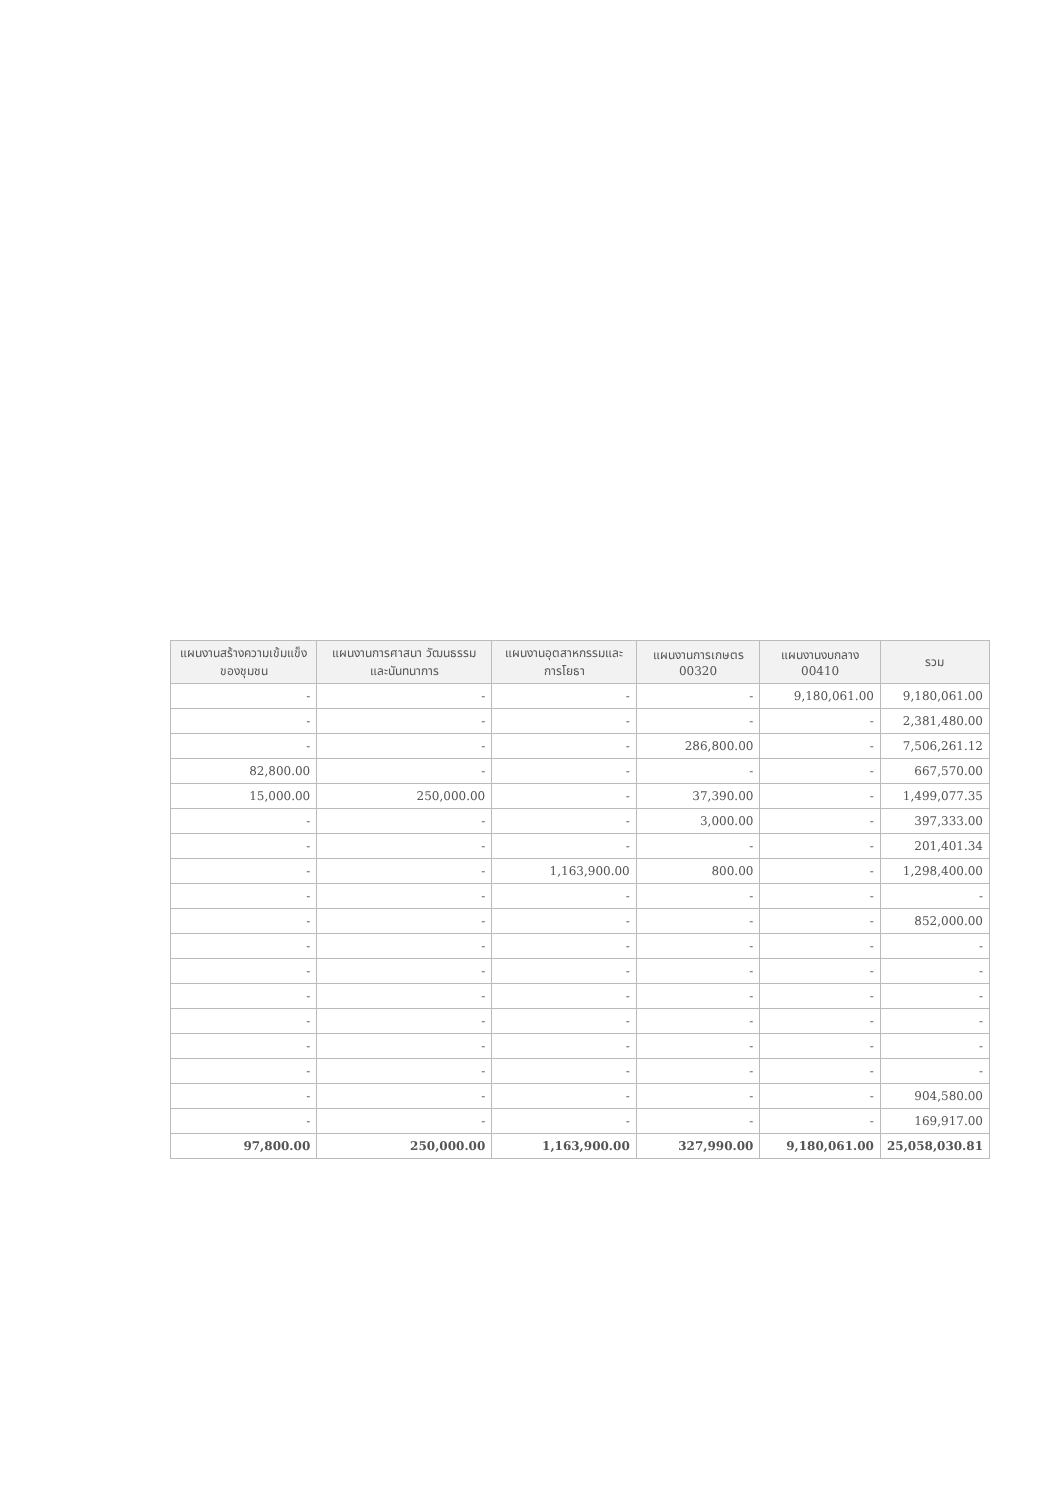| แผนงานสร้างความเข้มแข็งของชุมชน | แผนงานการศาสนา วัฒนธรรม และนันทนาการ | แผนงานอุตสาหกรรมและการโยธา | แผนงานการเกษตร 00320 | แผนงานงบกลาง 00410 | รวม |
| --- | --- | --- | --- | --- | --- |
| - | - | - | - | 9,180,061.00 | 9,180,061.00 |
| - | - | - | - | - | 2,381,480.00 |
| - | - | - | 286,800.00 | - | 7,506,261.12 |
| 82,800.00 | - | - | - | - | 667,570.00 |
| 15,000.00 | 250,000.00 | - | 37,390.00 | - | 1,499,077.35 |
| - | - | - | 3,000.00 | - | 397,333.00 |
| - | - | - | - | - | 201,401.34 |
| - | - | 1,163,900.00 | 800.00 | - | 1,298,400.00 |
| - | - | - | - | - | - |
| - | - | - | - | - | 852,000.00 |
| - | - | - | - | - | - |
| - | - | - | - | - | - |
| - | - | - | - | - | - |
| - | - | - | - | - | - |
| - | - | - | - | - | - |
| - | - | - | - | - | - |
| - | - | - | - | - | 904,580.00 |
| - | - | - | - | - | 169,917.00 |
| 97,800.00 | 250,000.00 | 1,163,900.00 | 327,990.00 | 9,180,061.00 | 25,058,030.81 |